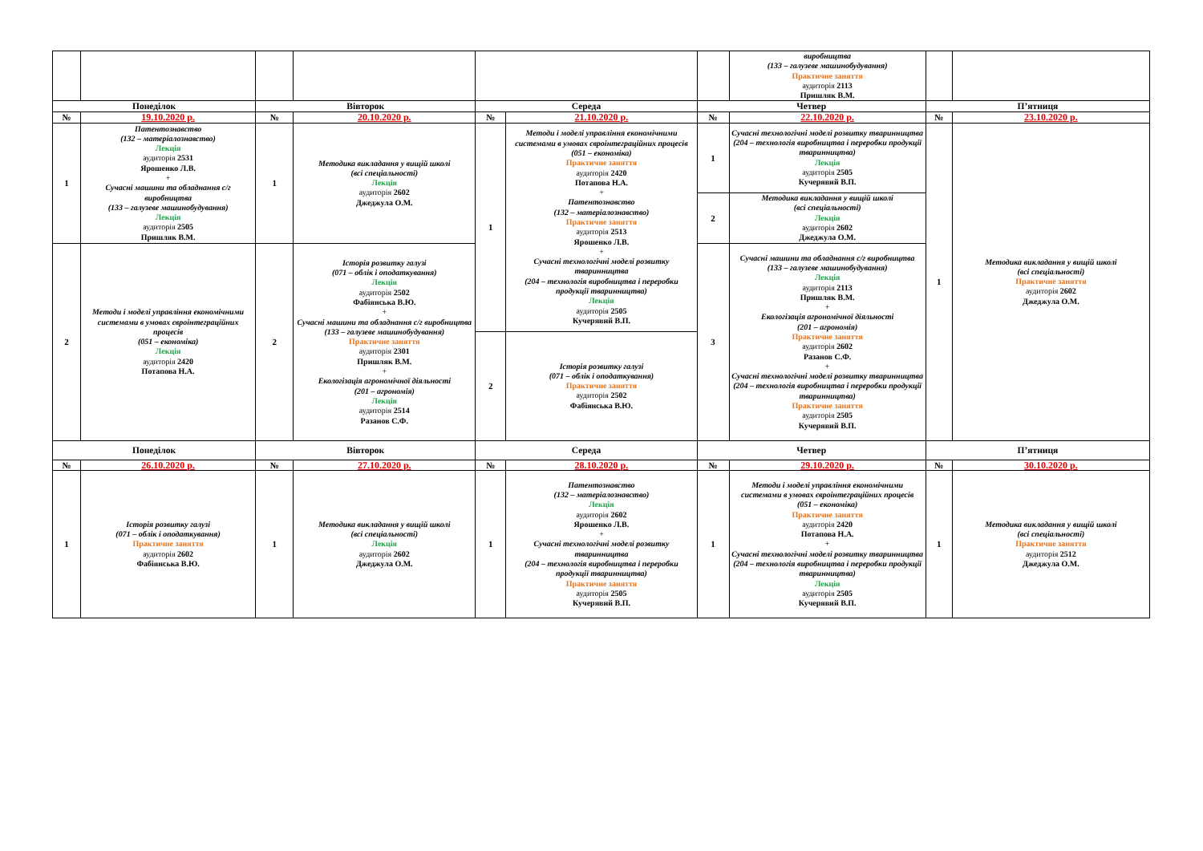| | | | | | | | виробництва (133 – галузеве машинобудування) Практичне заняття аудиторія 2113 Пришляк В.М. | | |
| Понеділок | | Вівторок | | Середа | | Четвер | | П’ятниця | |
| № | 19.10.2020 р. | № | 20.10.2020 р. | № | 21.10.2020 р. | № | 22.10.2020 р. | № | 23.10.2020 р. |
| 1 | Патентознавство (132 – матеріалознавство) Лекція аудиторія 2531 Ярошенко Л.В. + Сучасні машини та обладнання с/г виробництва (133 – галузеве машинобудування) Лекція аудиторія 2505 Пришляк В.М. | 1 | Методика викладання у вищій школі (всі спеціальності) Лекція аудиторія 2602 Джеджула О.М. | 1 | Методи і моделі управління економічними системами в умовах євроінтеграційних процесів (051 – економіка) Практичне заняття аудиторія 2420 Потапова Н.А. + Патентознавство (132 – матеріалознавство) Практичне заняття аудиторія 2513 Ярошенко Л.В. + Сучасні технологічні моделі розвитку тваринництва (204 – технологія виробництва і переробки продукції тваринництва) Лекція аудиторія 2505 Кучерявий В.П. | 1 | Сучасні технологічні моделі розвитку тваринництва (204 – технологія виробництва і переробки продукції тваринництва) Лекція аудиторія 2505 Кучерявий В.П. | 1 | Методика викладання у вищій школі (всі спеціальності) Практичне заняття аудиторія 2602 Джеджула О.М. |
| | | | | | | 2 | Методика викладання у вищій школі (всі спеціальності) Лекція аудиторія 2602 Джеджула О.М. | | |
| 2 | Методи і моделі управління економічними системами в умовах євроінтеграційних процесів (051 – економіка) Лекція аудиторія 2420 Потапова Н.А. | 2 | Історія розвитку галузі (071 – облік і оподаткування) Лекція аудиторія 2502 Фабіянська В.Ю. + Сучасні машини та обладнання с/г виробництва (133 – галузеве машинобудування) Практичне заняття аудиторія 2301 Пришляк В.М. + Екологізація агрономічної діяльності (201 – агрономія) Лекція аудиторія 2514 Разанов С.Ф. | | | 3 | Сучасні машини та обладнання с/г виробництва (133 – галузеве машинобудування) Лекція аудиторія 2113 Пришляк В.М. + Екологізація агрономічної діяльності (201 – агрономія) Практичне заняття аудиторія 2602 Разанов С.Ф. + Сучасні технологічні моделі розвитку тваринництва (204 – технологія виробництва і переробки продукції тваринництва) Практичне заняття аудиторія 2505 Кучерявий В.П. | | |
| | | | | 2 | Історія розвитку галузі (071 – облік і оподаткування) Практичне заняття аудиторія 2502 Фабіянська В.Ю. | | | | |
| Понеділок | | Вівторок | | Середа | | Четвер | | П’ятниця | |
| № | 26.10.2020 р. | № | 27.10.2020 р. | № | 28.10.2020 р. | № | 29.10.2020 р. | № | 30.10.2020 р. |
| 1 | Історія розвитку галузі (071 – облік і оподаткування) Практичне заняття аудиторія 2602 Фабіянська В.Ю. | 1 | Методика викладання у вищій школі (всі спеціальності) Лекція аудиторія 2602 Джеджула О.М. | 1 | Патентознавство (132 – матеріалознавство) Лекція аудиторія 2602 Ярошенко Л.В. + Сучасні технологічні моделі розвитку тваринництва (204 – технологія виробництва і переробки продукції тваринництва) Практичне заняття аудиторія 2505 Кучерявий В.П. | 1 | Методи і моделі управління економічними системами в умовах євроінтеграційних процесів (051 – економіка) Практичне заняття аудиторія 2420 Потапова Н.А. + Сучасні технологічні моделі розвитку тваринництва (204 – технологія виробництва і переробки продукції тваринництва) Лекція аудиторія 2505 Кучерявий В.П. | 1 | Методика викладання у вищій школі (всі спеціальності) Практичне заняття аудиторія 2512 Джеджула О.М. |